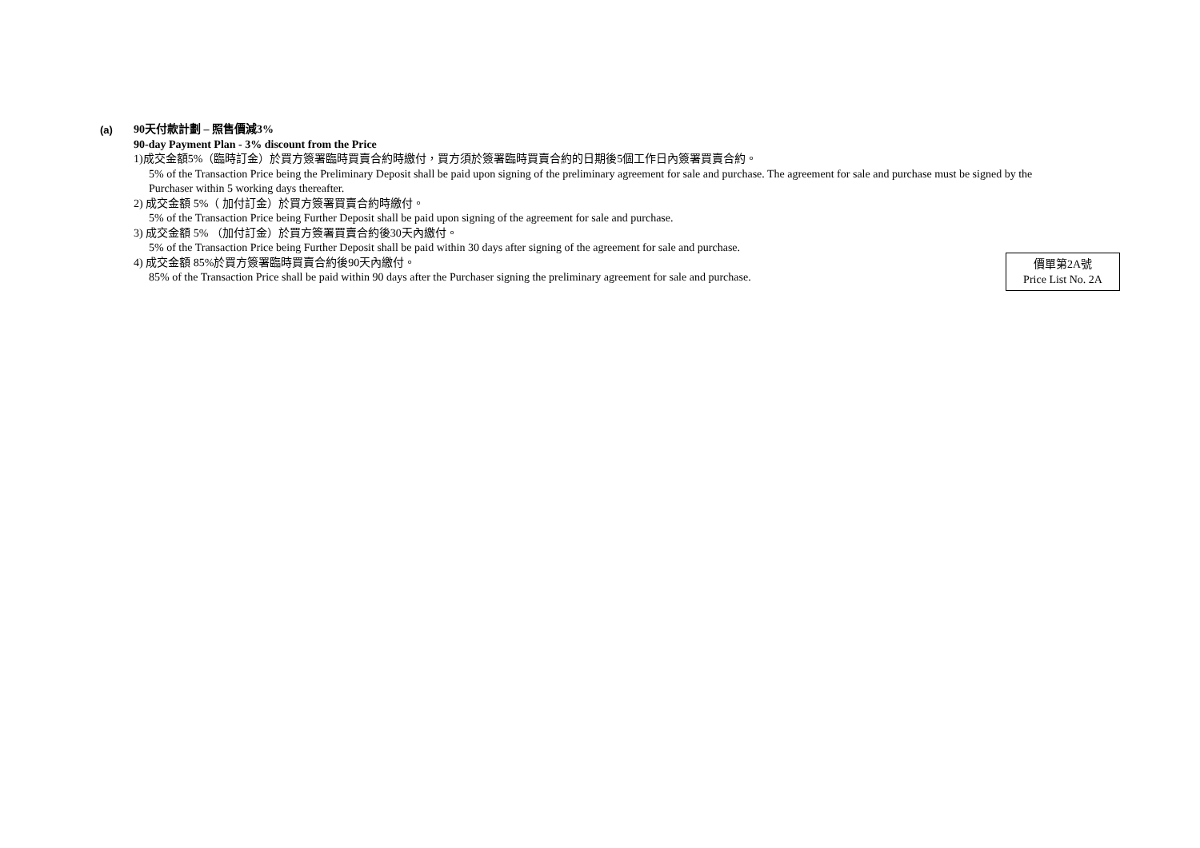(a)
90天付款計劃 – 照售價減3%
90-day Payment Plan - 3% discount from the Price
1)成交金額5%（臨時訂金）於買方簽署臨時買賣合約時繳付，買方須於簽署臨時買賣合約的日期後5個工作日內簽署買賣合約。
5% of the Transaction Price being the Preliminary Deposit shall be paid upon signing of the preliminary agreement for sale and purchase. The agreement for sale and purchase must be signed by the Purchaser within 5 working days thereafter.
2) 成交金額 5%（ 加付訂金）於買方簽署買賣合約時繳付。
5% of the Transaction Price being Further Deposit shall be paid upon signing of the agreement for sale and purchase.
3) 成交金額 5% （加付訂金）於買方簽署買賣合約後30天內繳付。
5% of the Transaction Price being Further Deposit shall be paid within 30 days after signing of the agreement for sale and purchase.
4) 成交金額 85%於買方簽署臨時買賣合約後90天內繳付。
85% of the Transaction Price shall be paid within 90 days after the Purchaser signing the preliminary agreement for sale and purchase.
價單第2A號
Price List No. 2A